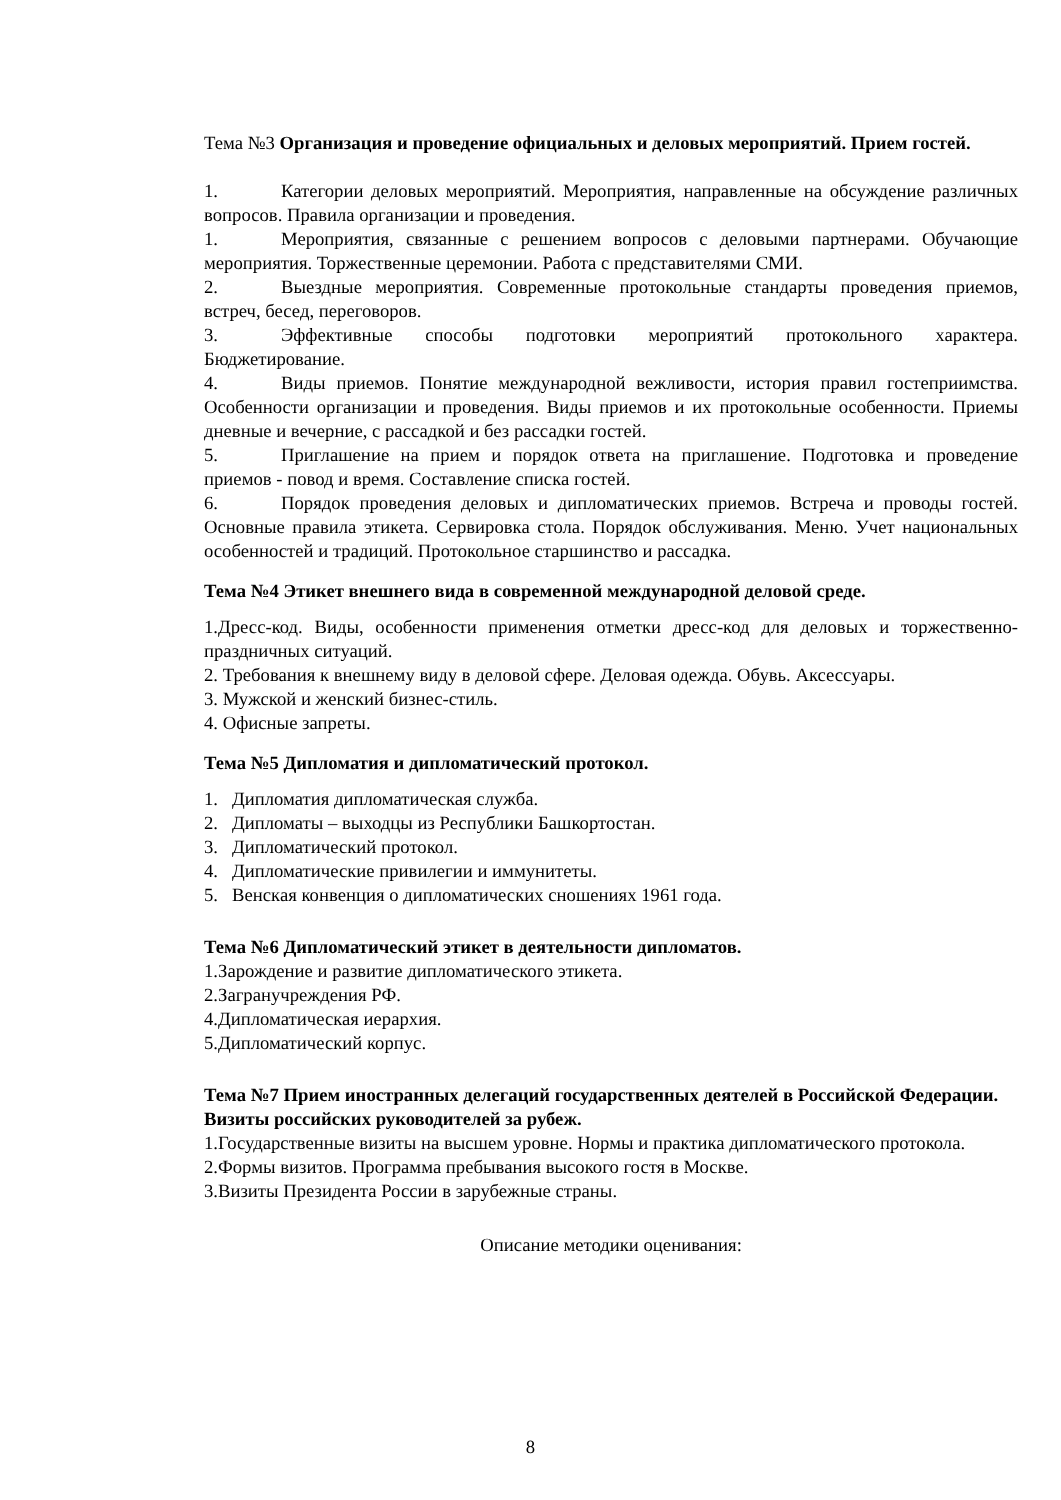Тема №3 Организация и проведение официальных и деловых мероприятий. Прием гостей.
1. Категории деловых мероприятий. Мероприятия, направленные на обсуждение различных вопросов. Правила организации и проведения.
1. Мероприятия, связанные с решением вопросов с деловыми партнерами. Обучающие мероприятия. Торжественные церемонии. Работа с представителями СМИ.
2. Выездные мероприятия. Современные протокольные стандарты проведения приемов, встреч, бесед, переговоров.
3. Эффективные способы подготовки мероприятий протокольного характера. Бюджетирование.
4. Виды приемов. Понятие международной вежливости, история правил гостеприимства. Особенности организации и проведения. Виды приемов и их протокольные особенности. Приемы дневные и вечерние, с рассадкой и без рассадки гостей.
5. Приглашение на прием и порядок ответа на приглашение. Подготовка и проведение приемов - повод и время. Составление списка гостей.
6. Порядок проведения деловых и дипломатических приемов. Встреча и проводы гостей. Основные правила этикета. Сервировка стола. Порядок обслуживания. Меню. Учет национальных особенностей и традиций. Протокольное старшинство и рассадка.
Тема №4 Этикет внешнего вида в современной международной деловой среде.
1.Дресс-код. Виды, особенности применения отметки дресс-код для деловых и торжественно-праздничных ситуаций.
2. Требования к внешнему виду в деловой сфере. Деловая одежда. Обувь. Аксессуары.
3. Мужской и женский бизнес-стиль.
4. Офисные запреты.
Тема №5 Дипломатия и дипломатический протокол.
1. Дипломатия дипломатическая служба.
2. Дипломаты – выходцы из Республики Башкортостан.
3. Дипломатический протокол.
4. Дипломатические привилегии и иммунитеты.
5. Венская конвенция о дипломатических сношениях 1961 года.
Тема №6 Дипломатический этикет в деятельности дипломатов.
1.Зарождение и развитие дипломатического этикета.
2.Загранучреждения РФ.
4.Дипломатическая иерархия.
5.Дипломатический корпус.
Тема №7 Прием иностранных делегаций государственных деятелей в Российской Федерации. Визиты российских руководителей за рубеж.
1.Государственные визиты на высшем уровне. Нормы и практика дипломатического протокола.
2.Формы визитов. Программа пребывания высокого гостя в Москве.
3.Визиты Президента России в зарубежные страны.
Описание методики оценивания:
8